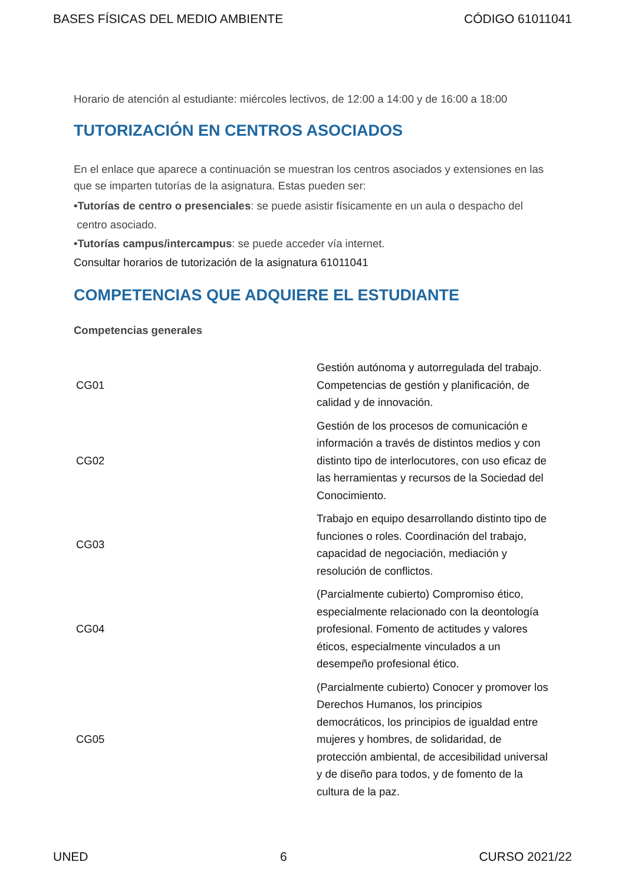BASES FÍSICAS DEL MEDIO AMBIENTE CÓDIGO 61011041
Horario de atención al estudiante: miércoles lectivos, de 12:00 a 14:00 y de 16:00 a 18:00
TUTORIZACIÓN EN CENTROS ASOCIADOS
En el enlace que aparece a continuación se muestran los centros asociados y extensiones en las que se imparten tutorías de la asignatura. Estas pueden ser:
•Tutorías de centro o presenciales: se puede asistir físicamente en un aula o despacho del
centro asociado.
•Tutorías campus/intercampus: se puede acceder vía internet.
Consultar horarios de tutorización de la asignatura 61011041
COMPETENCIAS QUE ADQUIERE EL ESTUDIANTE
Competencias generales
| CG01 | Gestión autónoma y autorregulada del trabajo. Competencias de gestión y planificación, de calidad y de innovación. |
| CG02 | Gestión de los procesos de comunicación e información a través de distintos medios y con distinto tipo de interlocutores, con uso eficaz de las herramientas y recursos de la Sociedad del Conocimiento. |
| CG03 | Trabajo en equipo desarrollando distinto tipo de funciones o roles. Coordinación del trabajo, capacidad de negociación, mediación y resolución de conflictos. |
| CG04 | (Parcialmente cubierto) Compromiso ético, especialmente relacionado con la deontología profesional. Fomento de actitudes y valores éticos, especialmente vinculados a un desempeño profesional ético. |
| CG05 | (Parcialmente cubierto) Conocer y promover los Derechos Humanos, los principios democráticos, los principios de igualdad entre mujeres y hombres, de solidaridad, de protección ambiental, de accesibilidad universal y de diseño para todos, y de fomento de la cultura de la paz. |
UNED 6 CURSO 2021/22